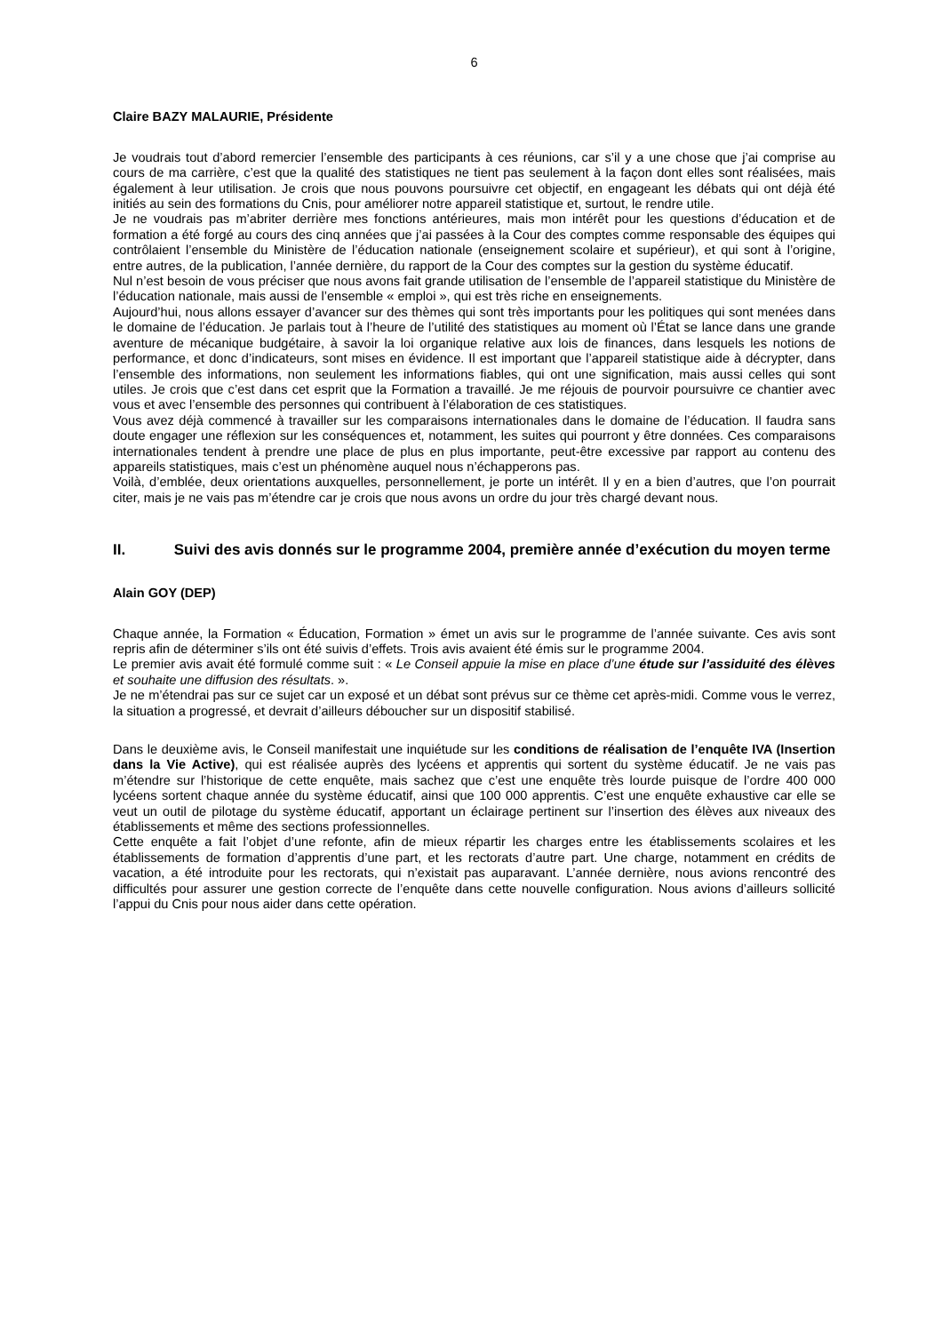6
Claire BAZY MALAURIE, Présidente
Je voudrais tout d’abord remercier l’ensemble des participants à ces réunions, car s’il y a une chose que j’ai comprise au cours de ma carrière, c’est que la qualité des statistiques ne tient pas seulement à la façon dont elles sont réalisées, mais également à leur utilisation. Je crois que nous pouvons poursuivre cet objectif, en engageant les débats qui ont déjà été initiés au sein des formations du Cnis, pour améliorer notre appareil statistique et, surtout, le rendre utile.
Je ne voudrais pas m’abriter derrière mes fonctions antérieures, mais mon intérêt pour les questions d’éducation et de formation a été forgé au cours des cinq années que j’ai passées à la Cour des comptes comme responsable des équipes qui contrôlaient l’ensemble du Ministère de l’éducation nationale (enseignement scolaire et supérieur), et qui sont à l’origine, entre autres, de la publication, l’année dernière, du rapport de la Cour des comptes sur la gestion du système éducatif.
Nul n’est besoin de vous préciser que nous avons fait grande utilisation de l’ensemble de l’appareil statistique du Ministère de l’éducation nationale, mais aussi de l’ensemble « emploi », qui est très riche en enseignements.
Aujourd’hui, nous allons essayer d’avancer sur des thèmes qui sont très importants pour les politiques qui sont menées dans le domaine de l’éducation. Je parlais tout à l’heure de l’utilité des statistiques au moment où l’État se lance dans une grande aventure de mécanique budgétaire, à savoir la loi organique relative aux lois de finances, dans lesquels les notions de performance, et donc d’indicateurs, sont mises en évidence. Il est important que l’appareil statistique aide à décrypter, dans l’ensemble des informations, non seulement les informations fiables, qui ont une signification, mais aussi celles qui sont utiles. Je crois que c’est dans cet esprit que la Formation a travaillé. Je me réjouis de pourvoir poursuivre ce chantier avec vous et avec l’ensemble des personnes qui contribuent à l’élaboration de ces statistiques.
Vous avez déjà commencé à travailler sur les comparaisons internationales dans le domaine de l’éducation. Il faudra sans doute engager une réflexion sur les conséquences et, notamment, les suites qui pourront y être données. Ces comparaisons internationales tendent à prendre une place de plus en plus importante, peut-être excessive par rapport au contenu des appareils statistiques, mais c’est un phénomène auquel nous n’échapperons pas.
Voilà, d’emblée, deux orientations auxquelles, personnellement, je porte un intérêt. Il y en a bien d’autres, que l’on pourrait citer, mais je ne vais pas m’étendre car je crois que nous avons un ordre du jour très chargé devant nous.
II. Suivi des avis donnés sur le programme 2004, première année d’exécution du moyen terme
Alain GOY (DEP)
Chaque année, la Formation « Éducation, Formation » émet un avis sur le programme de l’année suivante. Ces avis sont repris afin de déterminer s’ils ont été suivis d’effets. Trois avis avaient été émis sur le programme 2004.
Le premier avis avait été formulé comme suit : « Le Conseil appuie la mise en place d’une étude sur l’assiduité des élèves et souhaite une diffusion des résultats. ».
Je ne m’étendrai pas sur ce sujet car un exposé et un débat sont prévus sur ce thème cet après-midi. Comme vous le verrez, la situation a progressé, et devrait d’ailleurs déboucher sur un dispositif stabilisé.
Dans le deuxième avis, le Conseil manifestait une inquiétude sur les conditions de réalisation de l’enquête IVA (Insertion dans la Vie Active), qui est réalisée auprès des lycéens et apprentis qui sortent du système éducatif. Je ne vais pas m’étendre sur l’historique de cette enquête, mais sachez que c’est une enquête très lourde puisque de l’ordre 400 000 lycéens sortent chaque année du système éducatif, ainsi que 100 000 apprentis. C’est une enquête exhaustive car elle se veut un outil de pilotage du système éducatif, apportant un éclairage pertinent sur l’insertion des élèves aux niveaux des établissements et même des sections professionnelles.
Cette enquête a fait l’objet d’une refonte, afin de mieux répartir les charges entre les établissements scolaires et les établissements de formation d’apprentis d’une part, et les rectorats d’autre part. Une charge, notamment en crédits de vacation, a été introduite pour les rectorats, qui n’existait pas auparavant. L’année dernière, nous avions rencontré des difficultés pour assurer une gestion correcte de l’enquête dans cette nouvelle configuration. Nous avions d’ailleurs sollicité l’appui du Cnis pour nous aider dans cette opération.